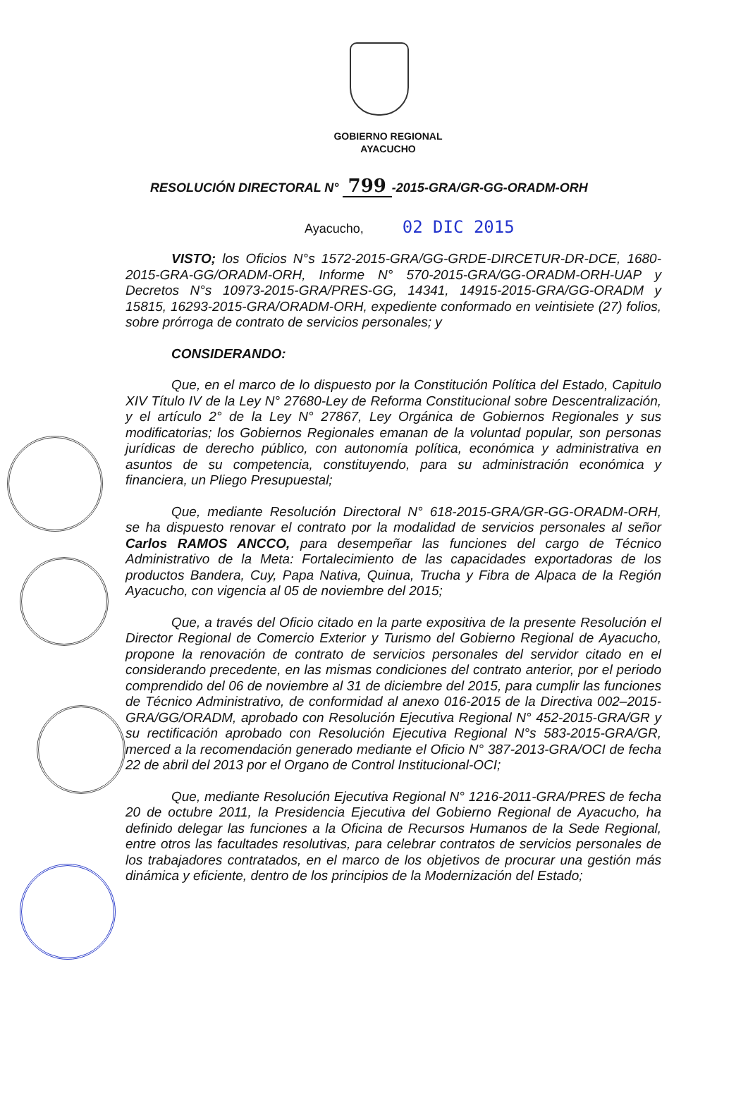GOBIERNO REGIONAL
AYACUCHO
RESOLUCIÓN DIRECTORAL N° 799 -2015-GRA/GR-GG-ORADM-ORH
Ayacucho, 02 DIC 2015
VISTO; los Oficios N°s 1572-2015-GRA/GG-GRDE-DIRCETUR-DR-DCE, 1680-2015-GRA-GG/ORADM-ORH, Informe N° 570-2015-GRA/GG-ORADM-ORH-UAP y Decretos N°s 10973-2015-GRA/PRES-GG, 14341, 14915-2015-GRA/GG-ORADM y 15815, 16293-2015-GRA/ORADM-ORH, expediente conformado en veintisiete (27) folios, sobre prórroga de contrato de servicios personales; y
CONSIDERANDO:
Que, en el marco de lo dispuesto por la Constitución Política del Estado, Capitulo XIV Título IV de la Ley N° 27680-Ley de Reforma Constitucional sobre Descentralización, y el artículo 2° de la Ley N° 27867, Ley Orgánica de Gobiernos Regionales y sus modificatorias; los Gobiernos Regionales emanan de la voluntad popular, son personas jurídicas de derecho público, con autonomía política, económica y administrativa en asuntos de su competencia, constituyendo, para su administración económica y financiera, un Pliego Presupuestal;
Que, mediante Resolución Directoral N° 618-2015-GRA/GR-GG-ORADM-ORH, se ha dispuesto renovar el contrato por la modalidad de servicios personales al señor Carlos RAMOS ANCCO, para desempeñar las funciones del cargo de Técnico Administrativo de la Meta: Fortalecimiento de las capacidades exportadoras de los productos Bandera, Cuy, Papa Nativa, Quinua, Trucha y Fibra de Alpaca de la Región Ayacucho, con vigencia al 05 de noviembre del 2015;
Que, a través del Oficio citado en la parte expositiva de la presente Resolución el Director Regional de Comercio Exterior y Turismo del Gobierno Regional de Ayacucho, propone la renovación de contrato de servicios personales del servidor citado en el considerando precedente, en las mismas condiciones del contrato anterior, por el periodo comprendido del 06 de noviembre al 31 de diciembre del 2015, para cumplir las funciones de Técnico Administrativo, de conformidad al anexo 016-2015 de la Directiva 002–2015-GRA/GG/ORADM, aprobado con Resolución Ejecutiva Regional N° 452-2015-GRA/GR y su rectificación aprobado con Resolución Ejecutiva Regional N°s 583-2015-GRA/GR, merced a la recomendación generado mediante el Oficio N° 387-2013-GRA/OCI de fecha 22 de abril del 2013 por el Organo de Control Institucional-OCI;
Que, mediante Resolución Ejecutiva Regional N° 1216-2011-GRA/PRES de fecha 20 de octubre 2011, la Presidencia Ejecutiva del Gobierno Regional de Ayacucho, ha definido delegar las funciones a la Oficina de Recursos Humanos de la Sede Regional, entre otros las facultades resolutivas, para celebrar contratos de servicios personales de los trabajadores contratados, en el marco de los objetivos de procurar una gestión más dinámica y eficiente, dentro de los principios de la Modernización del Estado;